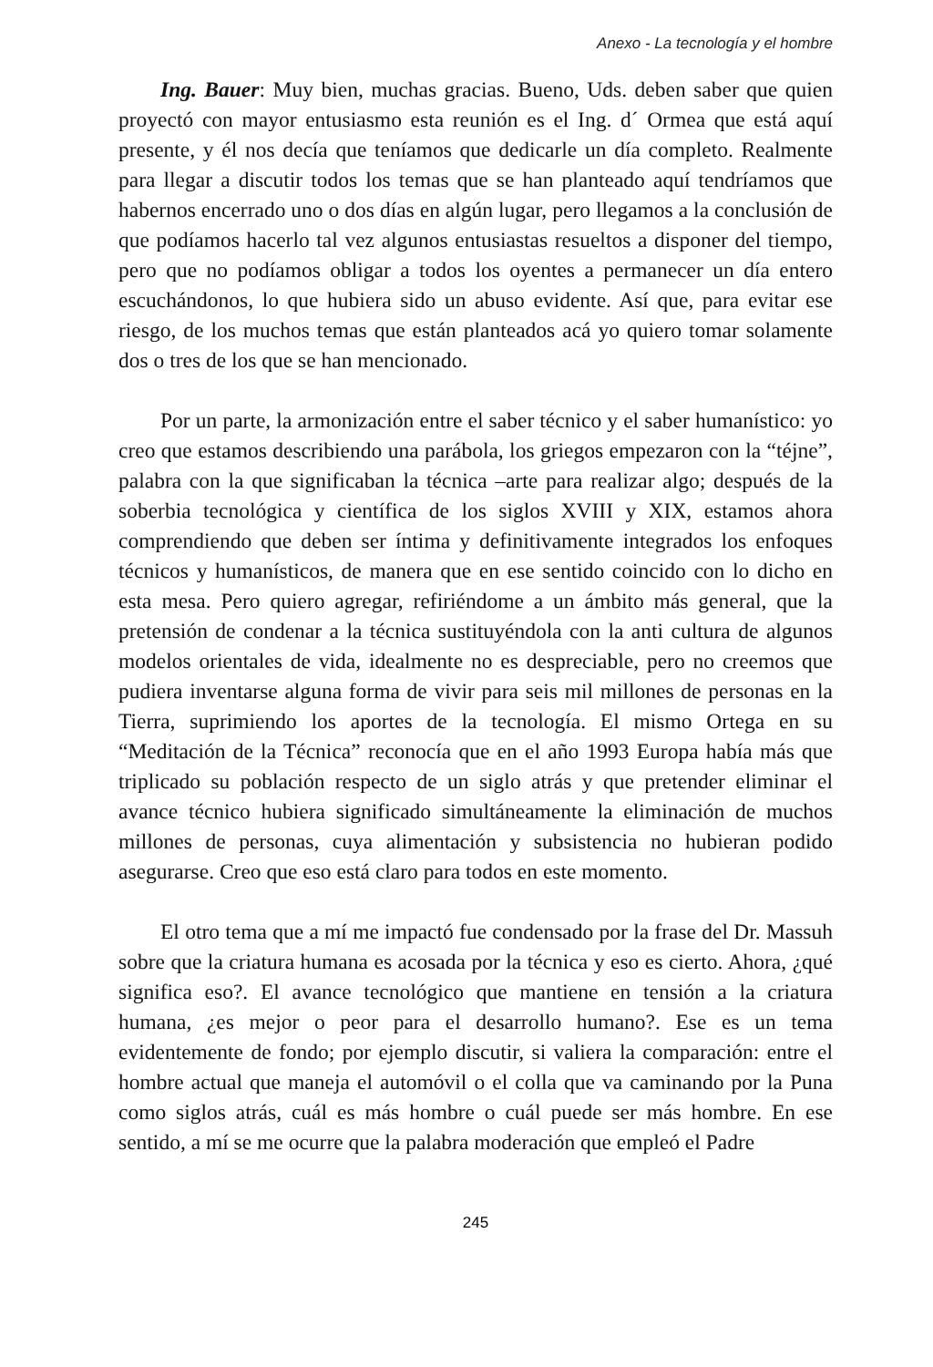Anexo - La tecnología y el hombre
Ing. Bauer: Muy bien, muchas gracias. Bueno, Uds. deben saber que quien proyectó con mayor entusiasmo esta reunión es el Ing. d´ Ormea que está aquí presente, y él nos decía que teníamos que dedicarle un día completo. Realmente para llegar a discutir todos los temas que se han planteado aquí tendríamos que habernos encerrado uno o dos días en algún lugar, pero llegamos a la conclusión de que podíamos hacerlo tal vez algunos entusiastas resueltos a disponer del tiempo, pero que no podíamos obligar a todos los oyentes a permanecer un día entero escuchándonos, lo que hubiera sido un abuso evidente. Así que, para evitar ese riesgo, de los muchos temas que están planteados acá yo quiero tomar solamente dos o tres de los que se han mencionado.
Por un parte, la armonización entre el saber técnico y el saber humanístico: yo creo que estamos describiendo una parábola, los griegos empezaron con la “téjne”, palabra con la que significaban la técnica –arte para realizar algo; después de la soberbia tecnológica y científica de los siglos XVIII y XIX, estamos ahora comprendiendo que deben ser íntima y definitivamente integrados los enfoques técnicos y humanísticos, de manera que en ese sentido coincido con lo dicho en esta mesa. Pero quiero agregar, refiriéndome a un ámbito más general, que la pretensión de condenar a la técnica sustituyéndola con la anti cultura de algunos modelos orientales de vida, idealmente no es despreciable, pero no creemos que pudiera inventarse alguna forma de vivir para seis mil millones de personas en la Tierra, suprimiendo los aportes de la tecnología. El mismo Ortega en su “Meditación de la Técnica” reconocía que en el año 1993 Europa había más que triplicado su población respecto de un siglo atrás y que pretender eliminar el avance técnico hubiera significado simultáneamente la eliminación de muchos millones de personas, cuya alimentación y subsistencia no hubieran podido asegurarse. Creo que eso está claro para todos en este momento.
El otro tema que a mí me impactó fue condensado por la frase del Dr. Massuh sobre que la criatura humana es acosada por la técnica y eso es cierto. Ahora, ¿qué significa eso?. El avance tecnológico que mantiene en tensión a la criatura humana, ¿es mejor o peor para el desarrollo humano?. Ese es un tema evidentemente de fondo; por ejemplo discutir, si valiera la comparación: entre el hombre actual que maneja el automóvil o el colla que va caminando por la Puna como siglos atrás, cuál es más hombre o cuál puede ser más hombre. En ese sentido, a mí se me ocurre que la palabra moderación que empleó el Padre
245